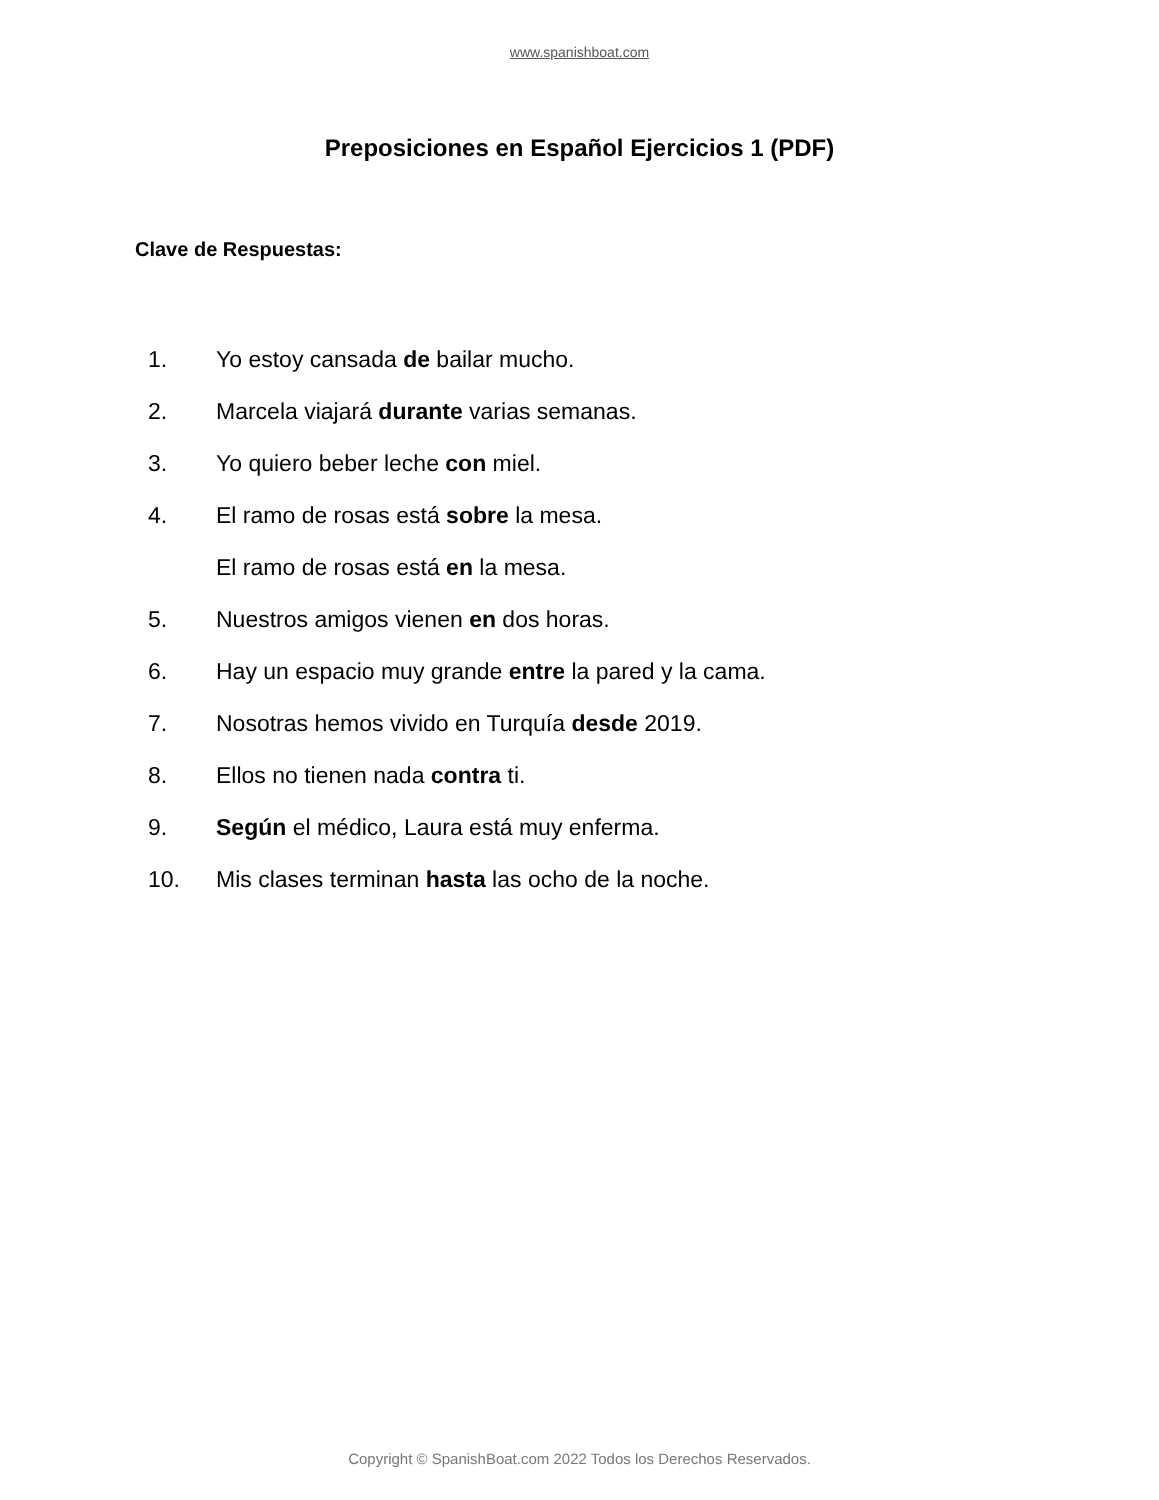www.spanishboat.com
Preposiciones en Español Ejercicios 1 (PDF)
Clave de Respuestas:
1. Yo estoy cansada de bailar mucho.
2. Marcela viajará durante varias semanas.
3. Yo quiero beber leche con miel.
4. El ramo de rosas está sobre la mesa.
El ramo de rosas está en la mesa.
5. Nuestros amigos vienen en dos horas.
6. Hay un espacio muy grande entre la pared y la cama.
7. Nosotras hemos vivido en Turquía desde 2019.
8. Ellos no tienen nada contra ti.
9. Según el médico, Laura está muy enferma.
10. Mis clases terminan hasta las ocho de la noche.
Copyright © SpanishBoat.com 2022 Todos los Derechos Reservados.